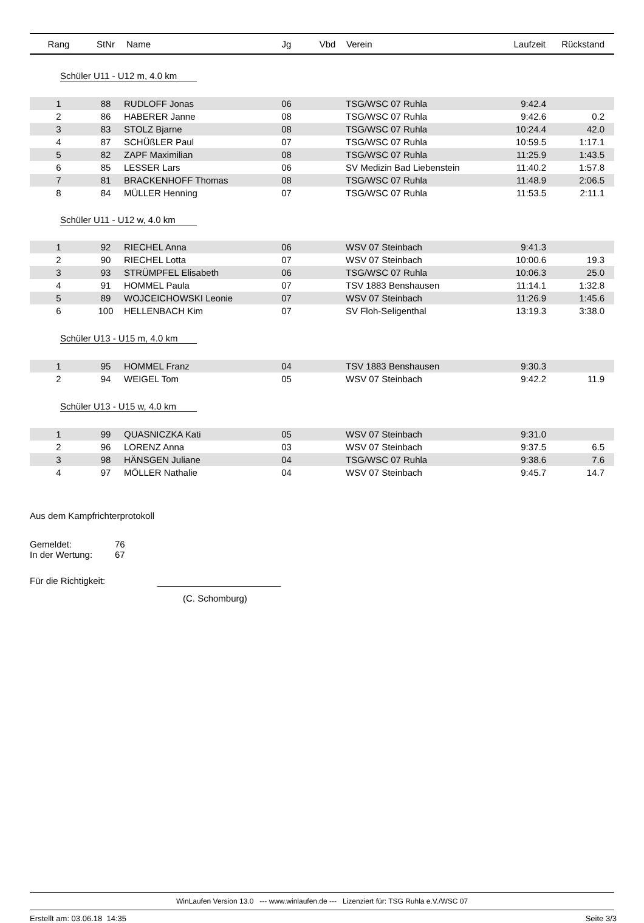| Rang | StNr | Name | Jg | Vbd | Verein | Laufzeit | Rückstand |
| --- | --- | --- | --- | --- | --- | --- | --- |
| Schüler U11 - U12 m, 4.0 km | | | | | | | |
| 1 | 88 | RUDLOFF Jonas | 06 | | TSG/WSC 07 Ruhla | 9:42.4 | |
| 2 | 86 | HABERER Janne | 08 | | TSG/WSC 07 Ruhla | 9:42.6 | 0.2 |
| 3 | 83 | STOLZ Bjarne | 08 | | TSG/WSC 07 Ruhla | 10:24.4 | 42.0 |
| 4 | 87 | SCHÜßLER Paul | 07 | | TSG/WSC 07 Ruhla | 10:59.5 | 1:17.1 |
| 5 | 82 | ZAPF Maximilian | 08 | | TSG/WSC 07 Ruhla | 11:25.9 | 1:43.5 |
| 6 | 85 | LESSER Lars | 06 | | SV Medizin Bad Liebenstein | 11:40.2 | 1:57.8 |
| 7 | 81 | BRACKENHOFF Thomas | 08 | | TSG/WSC 07 Ruhla | 11:48.9 | 2:06.5 |
| 8 | 84 | MÜLLER Henning | 07 | | TSG/WSC 07 Ruhla | 11:53.5 | 2:11.1 |
| Schüler U11 - U12 w, 4.0 km | | | | | | | |
| 1 | 92 | RIECHEL Anna | 06 | | WSV 07 Steinbach | 9:41.3 | |
| 2 | 90 | RIECHEL Lotta | 07 | | WSV 07 Steinbach | 10:00.6 | 19.3 |
| 3 | 93 | STRÜMPFEL Elisabeth | 06 | | TSG/WSC 07 Ruhla | 10:06.3 | 25.0 |
| 4 | 91 | HOMMEL Paula | 07 | | TSV 1883 Benshausen | 11:14.1 | 1:32.8 |
| 5 | 89 | WOJCEICHOWSKI Leonie | 07 | | WSV 07 Steinbach | 11:26.9 | 1:45.6 |
| 6 | 100 | HELLENBACH Kim | 07 | | SV Floh-Seligenthal | 13:19.3 | 3:38.0 |
| Schüler U13 - U15 m, 4.0 km | | | | | | | |
| 1 | 95 | HOMMEL Franz | 04 | | TSV 1883 Benshausen | 9:30.3 | |
| 2 | 94 | WEIGEL Tom | 05 | | WSV 07 Steinbach | 9:42.2 | 11.9 |
| Schüler U13 - U15 w, 4.0 km | | | | | | | |
| 1 | 99 | QUASNICZKA Kati | 05 | | WSV 07 Steinbach | 9:31.0 | |
| 2 | 96 | LORENZ Anna | 03 | | WSV 07 Steinbach | 9:37.5 | 6.5 |
| 3 | 98 | HÄNSGEN Juliane | 04 | | TSG/WSC 07 Ruhla | 9:38.6 | 7.6 |
| 4 | 97 | MÖLLER Nathalie | 04 | | WSV 07 Steinbach | 9:45.7 | 14.7 |
Aus dem Kampfrichterprotokoll
Gemeldet: 76
In der Wertung: 67
Für die Richtigkeit:
(C. Schomburg)
WinLaufen Version 13.0 --- www.winlaufen.de --- Lizenziert für: TSG Ruhla e.V./WSC 07
Erstellt am: 03.06.18 14:35 Seite 3/3